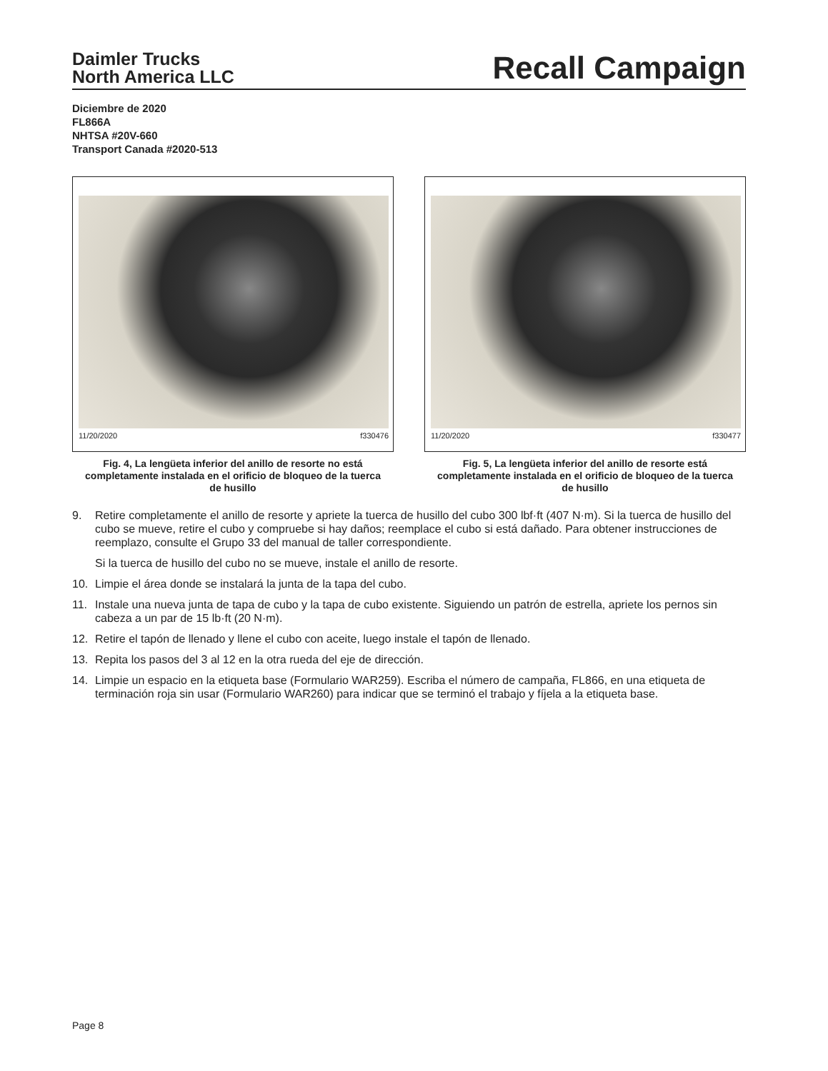Daimler Trucks
North America LLC
Recall Campaign
Diciembre de 2020
FL866A
NHTSA #20V-660
Transport Canada #2020-513
11/20/2020 f330476
Fig. 4, La lengüeta inferior del anillo de resorte no está completamente instalada en el orificio de bloqueo de la tuerca de husillo
11/20/2020 f330477
Fig. 5, La lengüeta inferior del anillo de resorte está completamente instalada en el orificio de bloqueo de la tuerca de husillo
9. Retire completamente el anillo de resorte y apriete la tuerca de husillo del cubo 300 lbf·ft (407 N·m). Si la tuerca de husillo del cubo se mueve, retire el cubo y compruebe si hay daños; reemplace el cubo si está dañado. Para obtener instrucciones de reemplazo, consulte el Grupo 33 del manual de taller correspondiente.
Si la tuerca de husillo del cubo no se mueve, instale el anillo de resorte.
10. Limpie el área donde se instalará la junta de la tapa del cubo.
11. Instale una nueva junta de tapa de cubo y la tapa de cubo existente. Siguiendo un patrón de estrella, apriete los pernos sin cabeza a un par de 15 lb·ft (20 N·m).
12. Retire el tapón de llenado y llene el cubo con aceite, luego instale el tapón de llenado.
13. Repita los pasos del 3 al 12 en la otra rueda del eje de dirección.
14. Limpie un espacio en la etiqueta base (Formulario WAR259). Escriba el número de campaña, FL866, en una etiqueta de terminación roja sin usar (Formulario WAR260) para indicar que se terminó el trabajo y fíjela a la etiqueta base.
Page 8